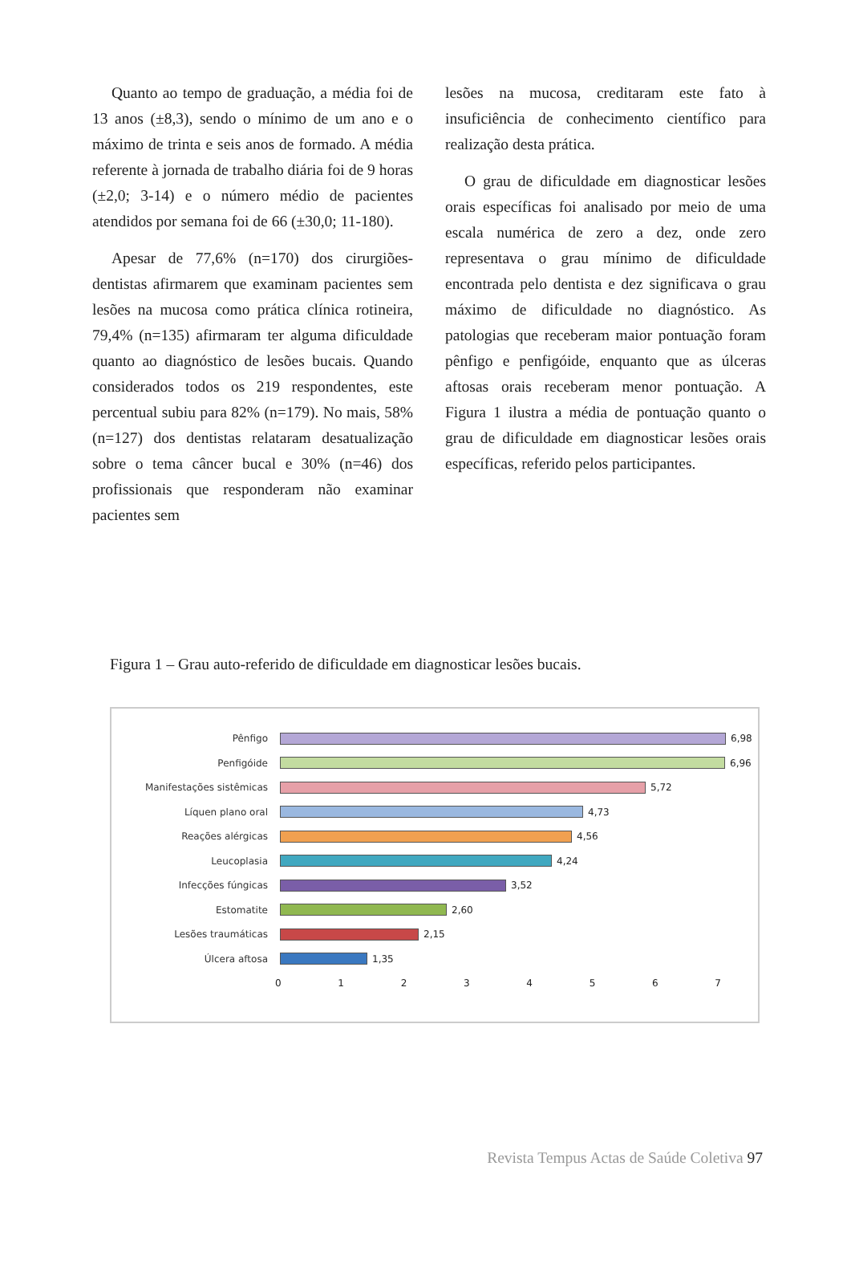Quanto ao tempo de graduação, a média foi de 13 anos (±8,3), sendo o mínimo de um ano e o máximo de trinta e seis anos de formado. A média referente à jornada de trabalho diária foi de 9 horas (±2,0; 3-14) e o número médio de pacientes atendidos por semana foi de 66 (±30,0; 11-180).
Apesar de 77,6% (n=170) dos cirurgiões-dentistas afirmarem que examinam pacientes sem lesões na mucosa como prática clínica rotineira, 79,4% (n=135) afirmaram ter alguma dificuldade quanto ao diagnóstico de lesões bucais. Quando considerados todos os 219 respondentes, este percentual subiu para 82% (n=179). No mais, 58% (n=127) dos dentistas relataram desatualização sobre o tema câncer bucal e 30% (n=46) dos profissionais que responderam não examinar pacientes sem
lesões na mucosa, creditaram este fato à insuficiência de conhecimento científico para realização desta prática.
O grau de dificuldade em diagnosticar lesões orais específicas foi analisado por meio de uma escala numérica de zero a dez, onde zero representava o grau mínimo de dificuldade encontrada pelo dentista e dez significava o grau máximo de dificuldade no diagnóstico. As patologias que receberam maior pontuação foram pênfigo e penfigóide, enquanto que as úlceras aftosas orais receberam menor pontuação. A Figura 1 ilustra a média de pontuação quanto o grau de dificuldade em diagnosticar lesões orais específicas, referido pelos participantes.
Figura 1 – Grau auto-referido de dificuldade em diagnosticar lesões bucais.
Pênfigo 6,98
Penfigóide 6,96
Manifestações sistêmicas 5,72
Líquen plano oral 4,73
Reações alérgicas 4,56
Leucoplasia 4,24
Infecções fúngicas 3,52
Estomatite 2,60
Lesões traumáticas 2,15
Úlcera aftosa 1,35
0 1 2 3 4 5 6 7
Revista Tempus Actas de Saúde Coletiva 97